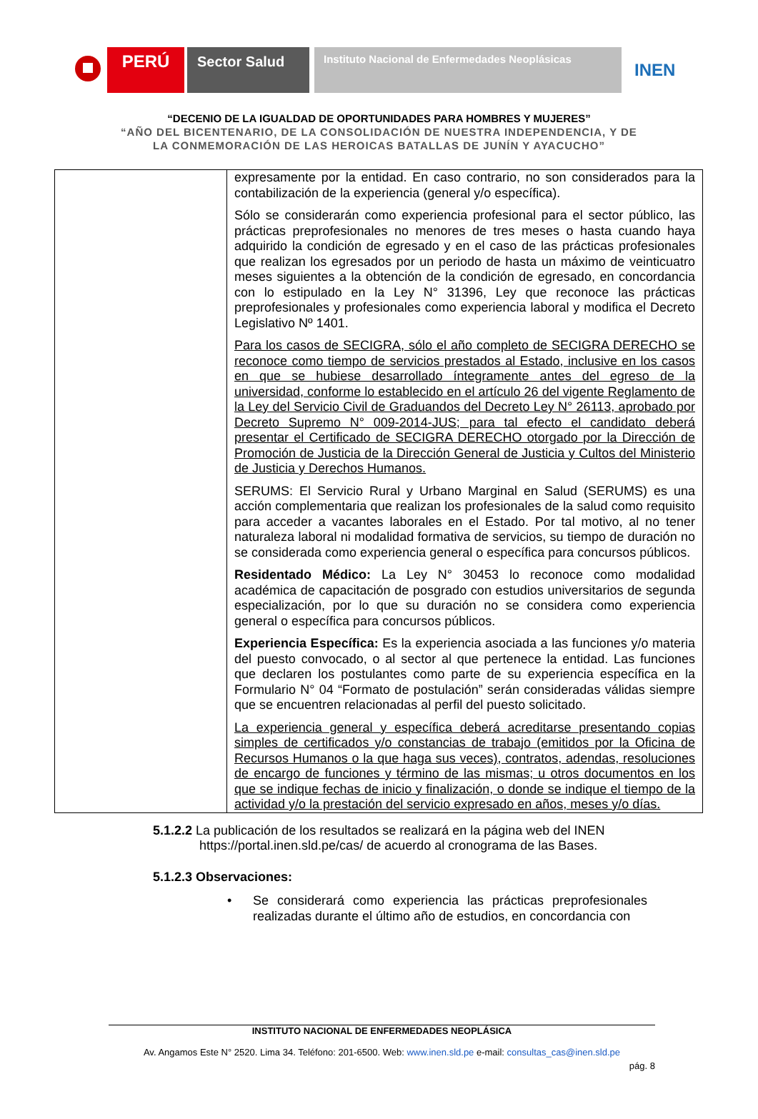PERÚ
Sector Salud
Instituto Nacional de Enfermedades Neoplásicas
INEN
“DECENIO DE LA IGUALDAD DE OPORTUNIDADES PARA HOMBRES Y MUJERES”
“AÑO DEL BICENTENARIO, DE LA CONSOLIDACIÓN DE NUESTRA INDEPENDENCIA, Y DE
LA CONMEMORACIÓN DE LAS HEROICAS BATALLAS DE JUNÍN Y AYACUCHO”
| | expresamente por la entidad. En caso contrario, no son considerados para la contabilización de la experiencia (general y/o específica). Sólo se considerarán como experiencia profesional para el sector público, las prácticas preprofesionales no menores de tres meses o hasta cuando haya adquirido la condición de egresado y en el caso de las prácticas profesionales que realizan los egresados por un periodo de hasta un máximo de veinticuatro meses siguientes a la obtención de la condición de egresado, en concordancia con lo estipulado en la Ley N° 31396, Ley que reconoce las prácticas preprofesionales y profesionales como experiencia laboral y modifica el Decreto Legislativo Nº 1401. Para los casos de SECIGRA, sólo el año completo de SECIGRA DERECHO se reconoce como tiempo de servicios prestados al Estado, inclusive en los casos en que se hubiese desarrollado íntegramente antes del egreso de la universidad, conforme lo establecido en el artículo 26 del vigente Reglamento de la Ley del Servicio Civil de Graduandos del Decreto Ley N° 26113, aprobado por Decreto Supremo N° 009-2014-JUS; para tal efecto el candidato deberá presentar el Certificado de SECIGRA DERECHO otorgado por la Dirección de Promoción de Justicia de la Dirección General de Justicia y Cultos del Ministerio de Justicia y Derechos Humanos. SERUMS: El Servicio Rural y Urbano Marginal en Salud (SERUMS) es una acción complementaria que realizan los profesionales de la salud como requisito para acceder a vacantes laborales en el Estado. Por tal motivo, al no tener naturaleza laboral ni modalidad formativa de servicios, su tiempo de duración no se considerada como experiencia general o específica para concursos públicos. Residentado Médico: La Ley N° 30453 lo reconoce como modalidad académica de capacitación de posgrado con estudios universitarios de segunda especialización, por lo que su duración no se considera como experiencia general o específica para concursos públicos. Experiencia Específica: Es la experiencia asociada a las funciones y/o materia del puesto convocado, o al sector al que pertenece la entidad. Las funciones que declaren los postulantes como parte de su experiencia específica en la Formulario N° 04 “Formato de postulación” serán consideradas válidas siempre que se encuentren relacionadas al perfil del puesto solicitado. La experiencia general y específica deberá acreditarse presentando copias simples de certificados y/o constancias de trabajo (emitidos por la Oficina de Recursos Humanos o la que haga sus veces), contratos, adendas, resoluciones de encargo de funciones y término de las mismas; u otros documentos en los que se indique fechas de inicio y finalización, o donde se indique el tiempo de la actividad y/o la prestación del servicio expresado en años, meses y/o días. |
5.1.2.2 La publicación de los resultados se realizará en la página web del INEN
https://portal.inen.sld.pe/cas/ de acuerdo al cronograma de las Bases.
5.1.2.3 Observaciones:
• Se considerará como experiencia las prácticas preprofesionales realizadas durante el último año de estudios, en concordancia con
INSTITUTO NACIONAL DE ENFERMEDADES NEOPLÁSICA
Av. Angamos Este N° 2520. Lima 34. Teléfono: 201-6500. Web: www.inen.sld.pe e-mail: consultas_cas@inen.sld.pe
pág. 8